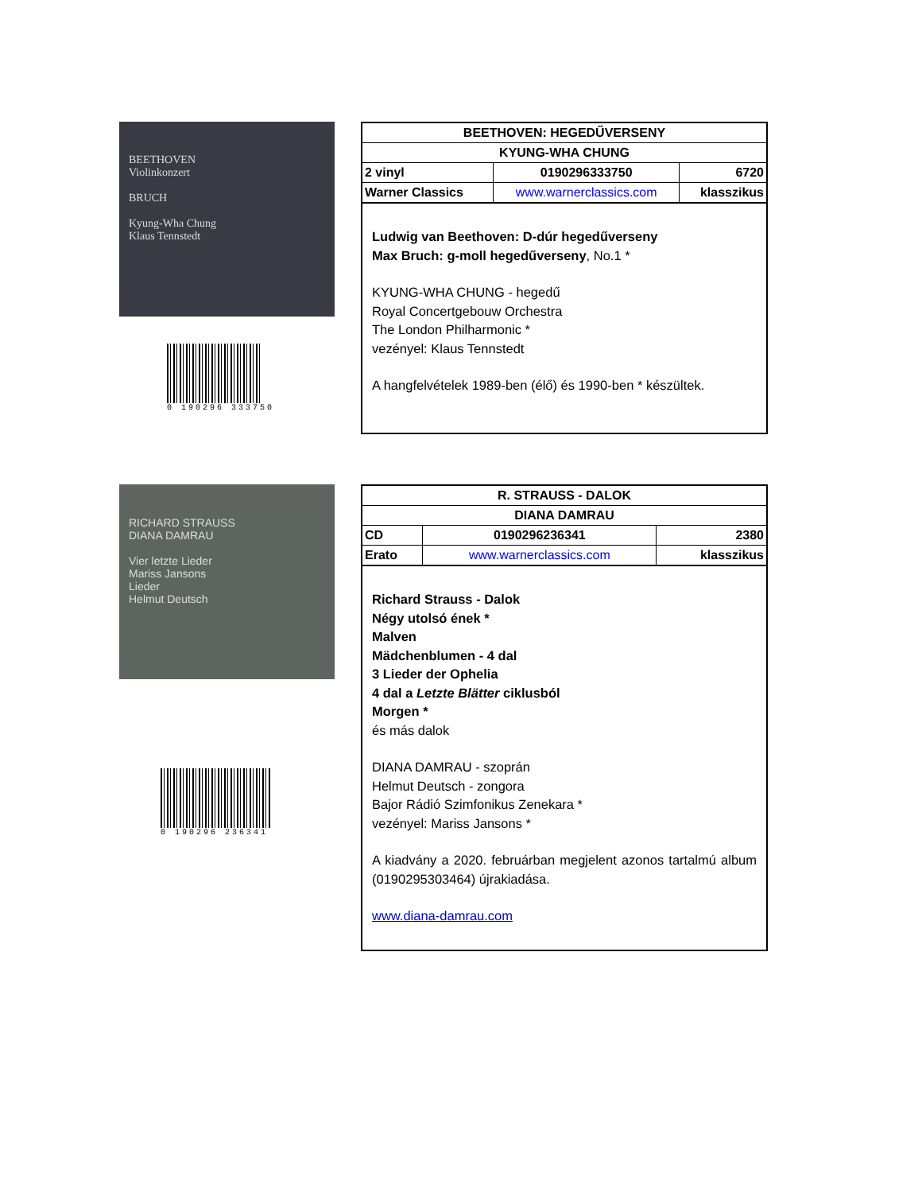BEETHOVEN
Violinkonzert
BRUCH
Kyung-Wha Chung
Klaus Tennstedt
0 190296 333750
| BEETHOVEN: HEGEDŰVERSENY | | |
| KYUNG-WHA CHUNG | | |
| 2 vinyl | 0190296333750 | 6720 |
| Warner Classics | www.warnerclassics.com | klasszikus |
Ludwig van Beethoven: D-dúr hegedűverseny
Max Bruch: g-moll hegedűverseny, No.1 *
KYUNG-WHA CHUNG - hegedű
Royal Concertgebouw Orchestra
The London Philharmonic *
vezényel: Klaus Tennstedt
A hangfelvételek 1989-ben (élő) és 1990-ben * készültek.
RICHARD STRAUSS
DIANA DAMRAU
Vier letzte Lieder
Mariss Jansons
Lieder
Helmut Deutsch
0 190296 236341
| R. STRAUSS - DALOK | | |
| DIANA DAMRAU | | |
| CD | 0190296236341 | 2380 |
| Erato | www.warnerclassics.com | klasszikus |
Richard Strauss - Dalok
Négy utolsó ének *
Malven
Mädchenblumen - 4 dal
3 Lieder der Ophelia
4 dal a Letzte Blätter ciklusból
Morgen *
és más dalok
DIANA DAMRAU - szoprán
Helmut Deutsch - zongora
Bajor Rádió Szimfonikus Zenekara *
vezényel: Mariss Jansons *
A kiadvány a 2020. februárban megjelent azonos tartalmú album (0190295303464) újrakiadása.
www.diana-damrau.com